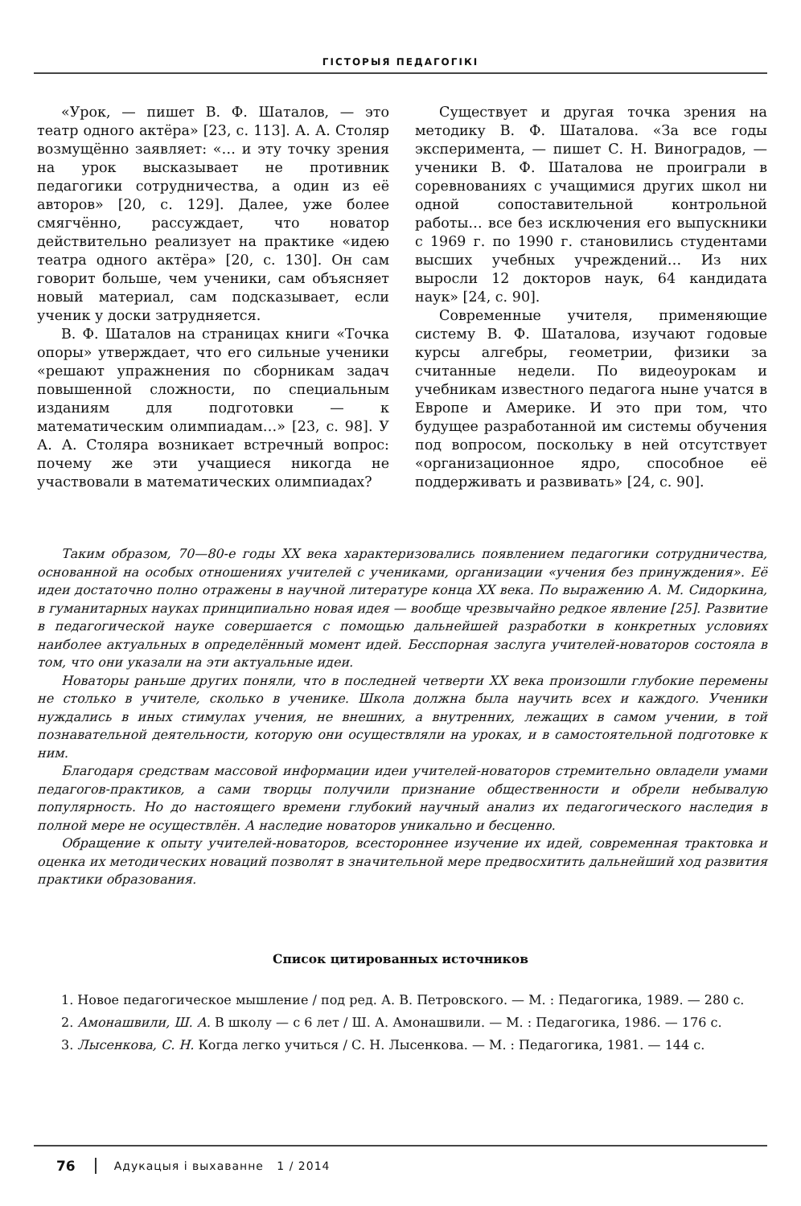ГІСТОРЫЯ ПЕДАГОГІКІ
«Урок, — пишет В. Ф. Шаталов, — это театр одного актёра» [23, с. 113]. А. А. Столяр возмущённо заявляет: «… и эту точку зрения на урок высказывает не противник педагогики сотрудничества, а один из её авторов» [20, с. 129]. Далее, уже более смягчённо, рассуждает, что новатор действительно реализует на практике «идею театра одного актёра» [20, с. 130]. Он сам говорит больше, чем ученики, сам объясняет новый материал, сам подсказывает, если ученик у доски затрудняется.
В. Ф. Шаталов на страницах книги «Точка опоры» утверждает, что его сильные ученики «решают упражнения по сборникам задач повышенной сложности, по специальным изданиям для подготовки — к математическим олимпиадам…» [23, с. 98]. У А. А. Столяра возникает встречный вопрос: почему же эти учащиеся никогда не участвовали в математических олимпиадах?
Существует и другая точка зрения на методику В. Ф. Шаталова. «За все годы эксперимента, — пишет С. Н. Виноградов, — ученики В. Ф. Шаталова не проиграли в соревнованиях с учащимися других школ ни одной сопоставительной контрольной работы… все без исключения его выпускники с 1969 г. по 1990 г. становились студентами высших учебных учреждений… Из них выросли 12 докторов наук, 64 кандидата наук» [24, с. 90].
Современные учителя, применяющие систему В. Ф. Шаталова, изучают годовые курсы алгебры, геометрии, физики за считанные недели. По видеоурокам и учебникам известного педагога ныне учатся в Европе и Америке. И это при том, что будущее разработанной им системы обучения под вопросом, поскольку в ней отсутствует «организационное ядро, способное её поддерживать и развивать» [24, с. 90].
Таким образом, 70—80-е годы XX века характеризовались появлением педагогики сотрудничества, основанной на особых отношениях учителей с учениками, организации «учения без принуждения». Её идеи достаточно полно отражены в научной литературе конца XX века. По выражению А. М. Сидоркина, в гуманитарных науках принципиально новая идея — вообще чрезвычайно редкое явление [25]. Развитие в педагогической науке совершается с помощью дальнейшей разработки в конкретных условиях наиболее актуальных в определённый момент идей. Бесспорная заслуга учителей-новаторов состояла в том, что они указали на эти актуальные идеи.
Новаторы раньше других поняли, что в последней четверти XX века произошли глубокие перемены не столько в учителе, сколько в ученике. Школа должна была научить всех и каждого. Ученики нуждались в иных стимулах учения, не внешних, а внутренних, лежащих в самом учении, в той познавательной деятельности, которую они осуществляли на уроках, и в самостоятельной подготовке к ним.
Благодаря средствам массовой информации идеи учителей-новаторов стремительно овладели умами педагогов-практиков, а сами творцы получили признание общественности и обрели небывалую популярность. Но до настоящего времени глубокий научный анализ их педагогического наследия в полной мере не осуществлён. А наследие новаторов уникально и бесценно.
Обращение к опыту учителей-новаторов, всестороннее изучение их идей, современная трактовка и оценка их методических новаций позволят в значительной мере предвосхитить дальнейший ход развития практики образования.
Список цитированных источников
1. Новое педагогическое мышление / под ред. А. В. Петровского. — М. : Педагогика, 1989. — 280 с.
2. Амонашвили, Ш. А. В школу — с 6 лет / Ш. А. Амонашвили. — М. : Педагогика, 1986. — 176 с.
3. Лысенкова, С. Н. Когда легко учиться / С. Н. Лысенкова. — М. : Педагогика, 1981. — 144 с.
76 Адукацыя і выхаванне 1 / 2014